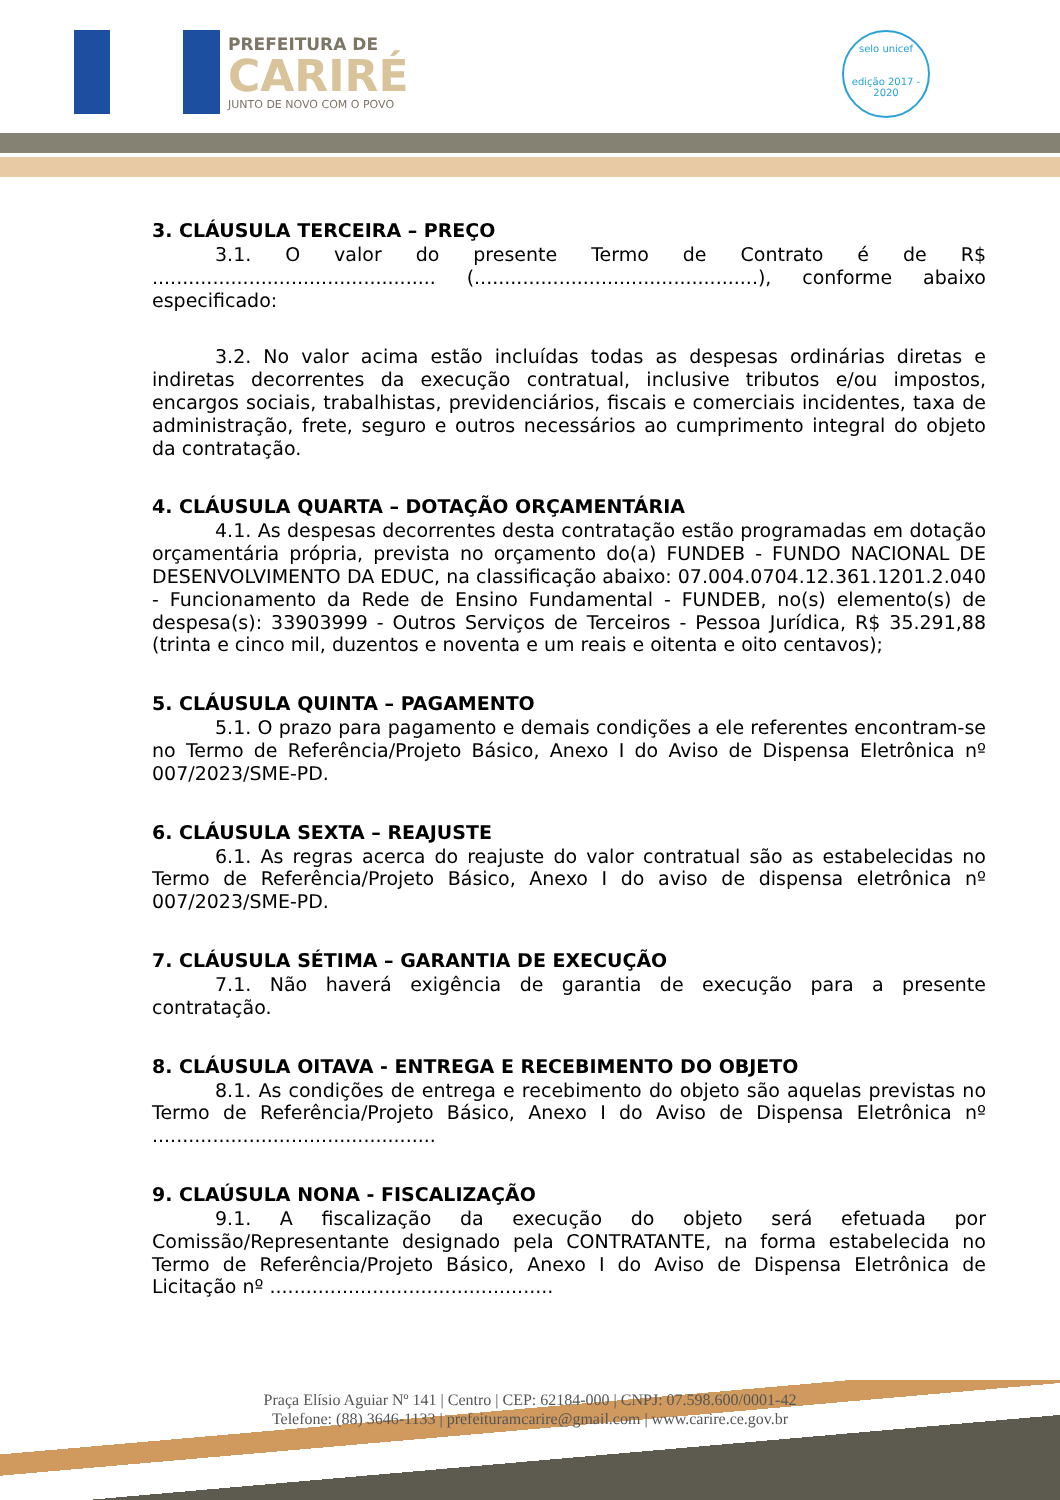PREFEITURA DE
CARIRÉ
JUNTO DE NOVO COM O POVO
selo unicef
edição 2017 - 2020
3. CLÁUSULA TERCEIRA – PREÇO
3.1. O valor do presente Termo de Contrato é de R$ ............................................... (...............................................), conforme abaixo especificado:
3.2. No valor acima estão incluídas todas as despesas ordinárias diretas e indiretas decorrentes da execução contratual, inclusive tributos e/ou impostos, encargos sociais, trabalhistas, previdenciários, fiscais e comerciais incidentes, taxa de administração, frete, seguro e outros necessários ao cumprimento integral do objeto da contratação.
4. CLÁUSULA QUARTA – DOTAÇÃO ORÇAMENTÁRIA
4.1. As despesas decorrentes desta contratação estão programadas em dotação orçamentária própria, prevista no orçamento do(a) FUNDEB - FUNDO NACIONAL DE DESENVOLVIMENTO DA EDUC, na classificação abaixo: 07.004.0704.12.361.1201.2.040 - Funcionamento da Rede de Ensino Fundamental - FUNDEB, no(s) elemento(s) de despesa(s): 33903999 - Outros Serviços de Terceiros - Pessoa Jurídica, R$ 35.291,88 (trinta e cinco mil, duzentos e noventa e um reais e oitenta e oito centavos);
5. CLÁUSULA QUINTA – PAGAMENTO
5.1. O prazo para pagamento e demais condições a ele referentes encontram-se no Termo de Referência/Projeto Básico, Anexo I do Aviso de Dispensa Eletrônica nº 007/2023/SME-PD.
6. CLÁUSULA SEXTA – REAJUSTE
6.1. As regras acerca do reajuste do valor contratual são as estabelecidas no Termo de Referência/Projeto Básico, Anexo I do aviso de dispensa eletrônica nº 007/2023/SME-PD.
7. CLÁUSULA SÉTIMA – GARANTIA DE EXECUÇÃO
7.1. Não haverá exigência de garantia de execução para a presente contratação.
8. CLÁUSULA OITAVA - ENTREGA E RECEBIMENTO DO OBJETO
8.1. As condições de entrega e recebimento do objeto são aquelas previstas no Termo de Referência/Projeto Básico, Anexo I do Aviso de Dispensa Eletrônica nº ...............................................
9. CLAÚSULA NONA - FISCALIZAÇÃO
9.1. A fiscalização da execução do objeto será efetuada por Comissão/Representante designado pela CONTRATANTE, na forma estabelecida no Termo de Referência/Projeto Básico, Anexo I do Aviso de Dispensa Eletrônica de Licitação nº ...............................................
Praça Elísio Aguiar Nº 141 | Centro | CEP: 62184-000 | CNPJ: 07.598.600/0001-42
Telefone: (88) 3646-1133 | prefeituramcarire@gmail.com | www.carire.ce.gov.br